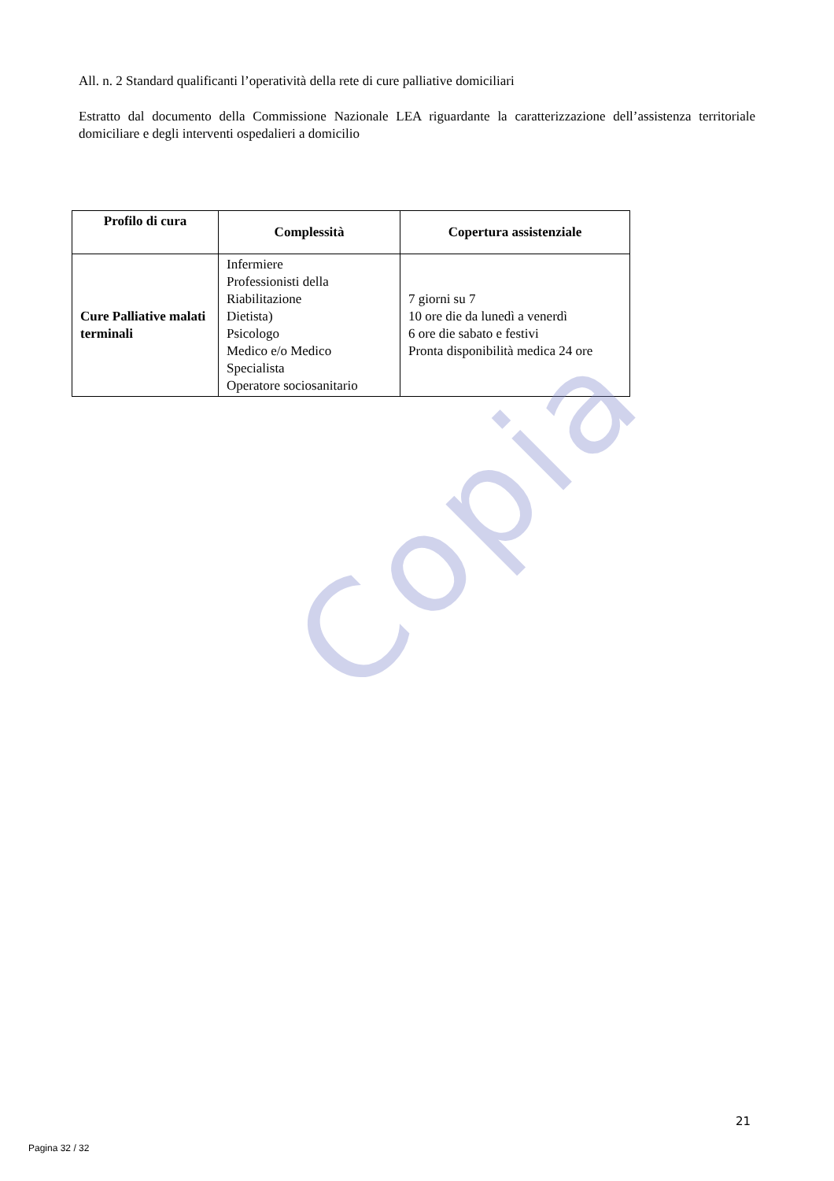All. n. 2 Standard qualificanti l’operatività della rete di cure palliative domiciliari
Estratto dal documento della Commissione Nazionale LEA riguardante la caratterizzazione dell’assistenza territoriale domiciliare e degli interventi ospedalieri a domicilio
| Profilo di cura | Complessità | Copertura assistenziale |
| --- | --- | --- |
| Cure Palliative malati terminali | Infermiere Professionisti della Riabilitazione Dietista) Psicologo Medico e/o Medico Specialista Operatore sociosanitario | 7 giorni su 7 10 ore die da lunedì a venerdì 6 ore die sabato e festivi Pronta disponibilità medica 24 ore |
Copia
21
Pagina 32 / 32